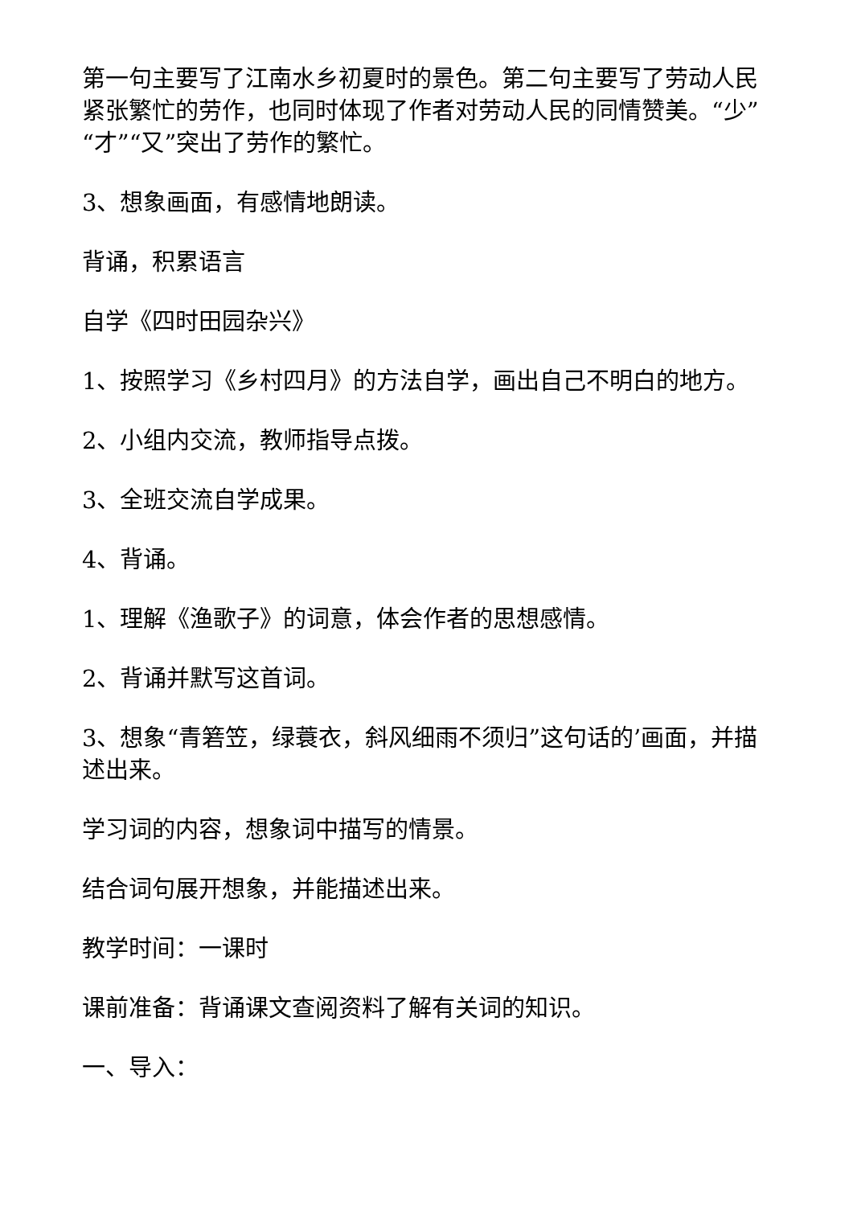第一句主要写了江南水乡初夏时的景色。第二句主要写了劳动人民紧张繁忙的劳作，也同时体现了作者对劳动人民的同情赞美。“少”“才”“又”突出了劳作的繁忙。
3、想象画面，有感情地朗读。
背诵，积累语言
自学《四时田园杂兴》
1、按照学习《乡村四月》的方法自学，画出自己不明白的地方。
2、小组内交流，教师指导点拨。
3、全班交流自学成果。
4、背诵。
1、理解《渔歌子》的词意，体会作者的思想感情。
2、背诵并默写这首词。
3、想象“青箬笠，绿蓑衣，斜风细雨不须归”这句话的’画面，并描述出来。
学习词的内容，想象词中描写的情景。
结合词句展开想象，并能描述出来。
教学时间：一课时
课前准备：背诵课文查阅资料了解有关词的知识。
一、导入：